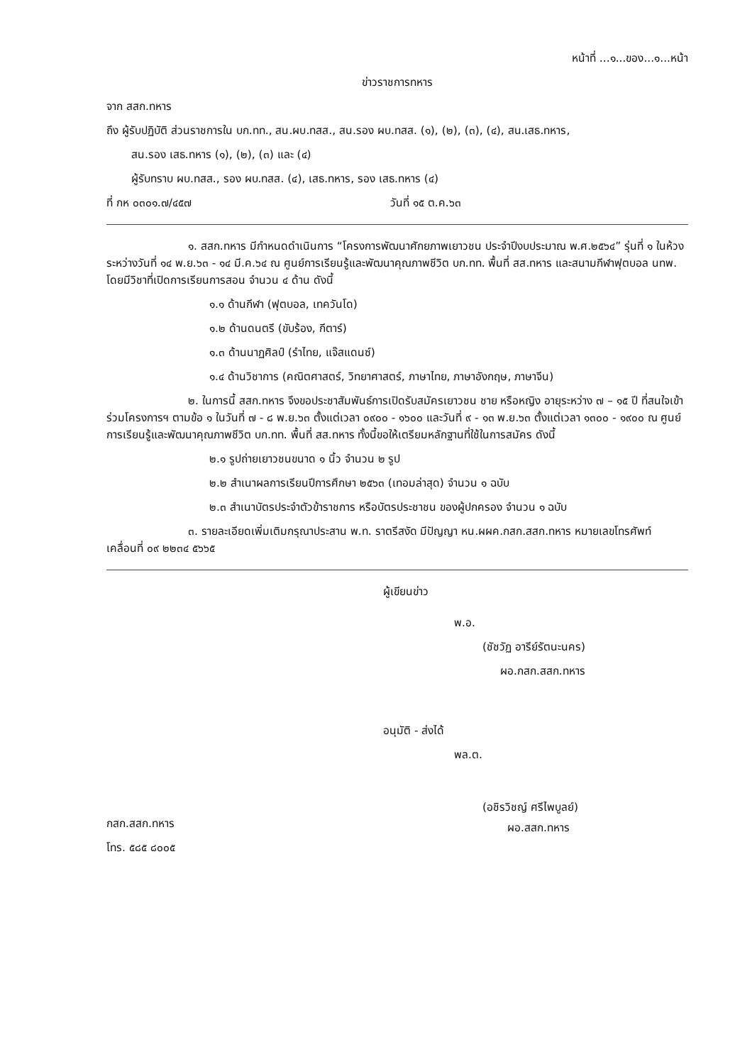หน้าที่ ...๑...ของ...๑...หน้า
ข่าวราชการทหาร
จาก สสก.ทหาร
ถึง ผู้รับปฏิบัติ ส่วนราชการใน บก.ทท., สน.ผบ.ทสส., สน.รอง ผบ.ทสส. (๑), (๒), (๓), (๔), สน.เสธ.ทหาร,
สน.รอง เสธ.ทหาร (๑), (๒), (๓) และ (๔)
ผู้รับทราบ ผบ.ทสส., รอง ผบ.ทสส. (๔), เสธ.ทหาร, รอง เสธ.ทหาร (๔)
ที่ กห ๐๓๐๑.๗/๔๕๗ วันที่ ๑๕ ต.ค.๖๓
๑. สสก.ทหาร มีกำหนดดำเนินการ “โครงการพัฒนาศักยภาพเยาวชน ประจำปีงบประมาณ พ.ศ.๒๕๖๔” รุ่นที่ ๑ ในห้วงระหว่างวันที่ ๑๔ พ.ย.๖๓ - ๑๔ มี.ค.๖๔ ณ ศูนย์การเรียนรู้และพัฒนาคุณภาพชีวิต บก.ทท. พื้นที่ สส.ทหาร และสนามกีฬาฟุตบอล นทพ. โดยมีวิชาที่เปิดการเรียนการสอน จำนวน ๔ ด้าน ดังนี้
๑.๑ ด้านกีฬา (ฟุตบอล, เทควันโด)
๑.๒ ด้านดนตรี (ขับร้อง, กีตาร์)
๑.๓ ด้านนาฏศิลป์ (รำไทย, แจ๊สแดนซ์)
๑.๔ ด้านวิชาการ (คณิตศาสตร์, วิทยาศาสตร์, ภาษาไทย, ภาษาอังกฤษ, ภาษาจีน)
๒. ในการนี้ สสก.ทหาร จึงขอประชาสัมพันธ์การเปิดรับสมัครเยาวชน ชาย หรือหญิง อายุระหว่าง ๗ – ๑๕ ปี ที่สนใจเข้าร่วมโครงการฯ ตามข้อ ๑ ในวันที่ ๗ - ๘ พ.ย.๖๓ ตั้งแต่เวลา ๐๙๐๐ - ๑๖๐๐ และวันที่ ๙ - ๑๓ พ.ย.๖๓ ตั้งแต่เวลา ๑๓๐๐ - ๑๙๐๐ ณ ศูนย์การเรียนรู้และพัฒนาคุณภาพชีวิต บก.ทท. พื้นที่ สส.ทหาร ทั้งนี้ขอให้เตรียมหลักฐานที่ใช้ในการสมัคร ดังนี้
๒.๑ รูปถ่ายเยาวชนขนาด ๑ นิ้ว จำนวน ๒ รูป
๒.๒ สำเนาผลการเรียนปีการศึกษา ๒๕๖๓ (เทอมล่าสุด) จำนวน ๑ ฉบับ
๒.๓ สำเนาบัตรประจำตัวข้าราชการ หรือบัตรประชาชน ของผู้ปกครอง จำนวน ๑ ฉบับ
๓. รายละเอียดเพิ่มเติมกรุณาประสาน พ.ท. ราตรีสงัด มีปัญญา หน.ผผค.กสก.สสก.ทหาร หมายเลขโทรศัพท์เคลื่อนที่ ๐๙ ๒๒๓๔ ๕๖๖๕
ผู้เขียนข่าว
พ.อ.
(ชัชวัฏ อารีย์รัตนะนคร)
ผอ.กสก.สสก.ทหาร
อนุมัติ - ส่งได้
พล.ต.
(อชิรวิชญ์ ศรีไพบูลย์)
ผอ.สสก.ทหาร
กสก.สสก.ทหาร
โทร. ๕๘๕ ๘๐๐๕